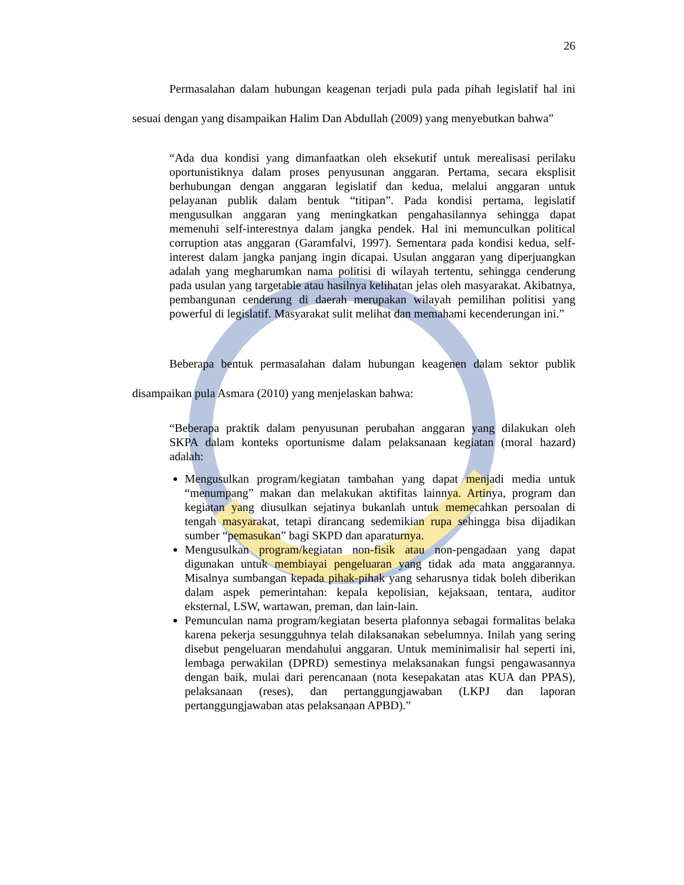26
Permasalahan dalam hubungan keagenan terjadi pula pada pihah legislatif hal ini sesuai dengan yang disampaikan Halim Dan Abdullah (2009) yang menyebutkan bahwa”
“Ada dua kondisi yang dimanfaatkan oleh eksekutif untuk merealisasi perilaku oportunistiknya dalam proses penyusunan anggaran. Pertama, secara eksplisit berhubungan dengan anggaran legislatif dan kedua, melalui anggaran untuk pelayanan publik dalam bentuk “titipan”. Pada kondisi pertama, legislatif mengusulkan anggaran yang meningkatkan pengahasilannya sehingga dapat memenuhi self-interestnya dalam jangka pendek. Hal ini memunculkan political corruption atas anggaran (Garamfalvi, 1997). Sementara pada kondisi kedua, self-interest dalam jangka panjang ingin dicapai. Usulan anggaran yang diperjuangkan adalah yang megharumkan nama politisi di wilayah tertentu, sehingga cenderung pada usulan yang targetable atau hasilnya kelihatan jelas oleh masyarakat. Akibatnya, pembangunan cenderung di daerah merupakan wilayah pemilihan politisi yang powerful di legislatif. Masyarakat sulit melihat dan memahami kecenderungan ini.”
Beberapa bentuk permasalahan dalam hubungan keagenen dalam sektor publik disampaikan pula Asmara (2010) yang menjelaskan bahwa:
“Beberapa praktik dalam penyusunan perubahan anggaran yang dilakukan oleh SKPA dalam konteks oportunisme dalam pelaksanaan kegiatan (moral hazard) adalah:
Mengusulkan program/kegiatan tambahan yang dapat menjadi media untuk “menumpang” makan dan melakukan aktifitas lainnya. Artinya, program dan kegiatan yang diusulkan sejatinya bukanlah untuk memecahkan persoalan di tengah masyarakat, tetapi dirancang sedemikian rupa sehingga bisa dijadikan sumber “pemasukan” bagi SKPD dan aparaturnya.
Mengusulkan program/kegiatan non-fisik atau non-pengadaan yang dapat digunakan untuk membiayai pengeluaran yang tidak ada mata anggarannya. Misalnya sumbangan kepada pihak-pihak yang seharusnya tidak boleh diberikan dalam aspek pemerintahan: kepala kepolisian, kejaksaan, tentara, auditor eksternal, LSW, wartawan, preman, dan lain-lain.
Pemunculan nama program/kegiatan beserta plafonnya sebagai formalitas belaka karena pekerja sesungguhnya telah dilaksanakan sebelumnya. Inilah yang sering disebut pengeluaran mendahului anggaran. Untuk meminimalisir hal seperti ini, lembaga perwakilan (DPRD) semestinya melaksanakan fungsi pengawasannya dengan baik, mulai dari perencanaan (nota kesepakatan atas KUA dan PPAS), pelaksanaan (reses), dan pertanggungjawaban (LKPJ dan laporan pertanggungjawaban atas pelaksanaan APBD).”